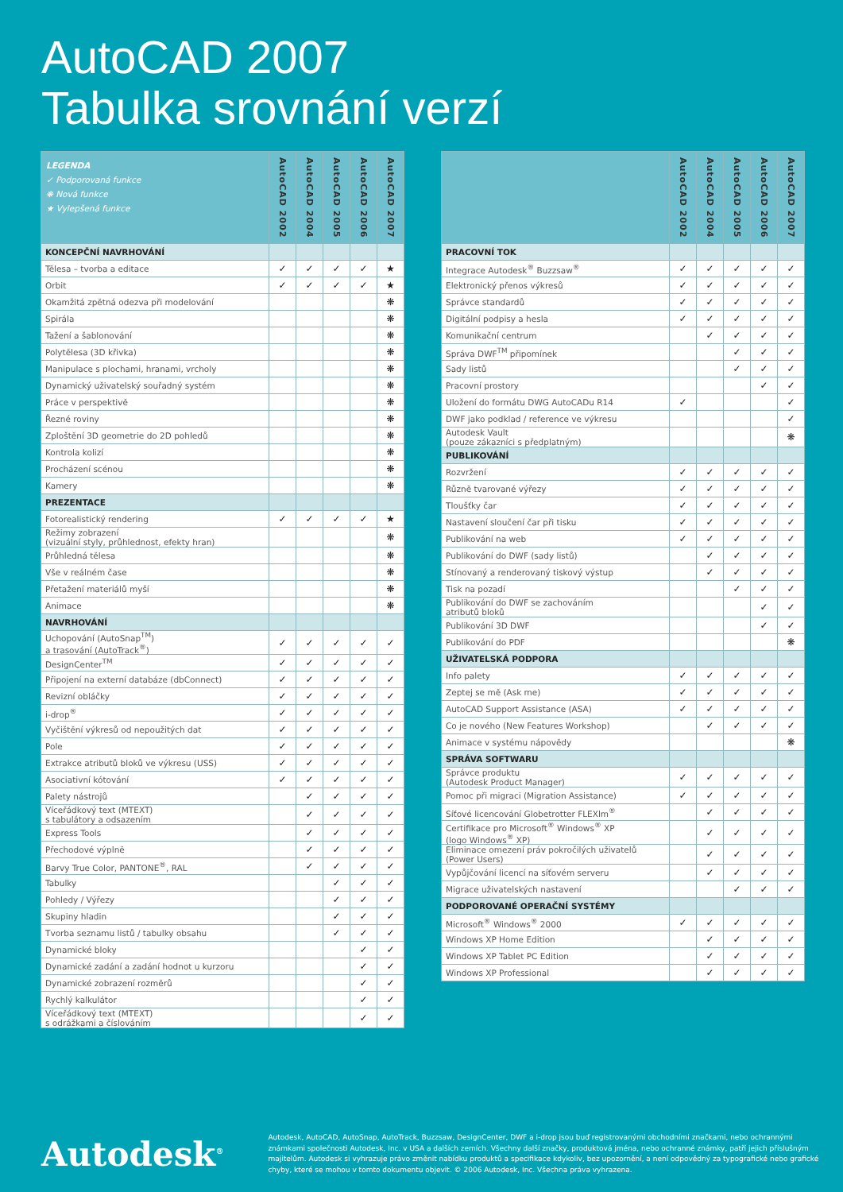AutoCAD 2007
Tabulka srovnání verzí
| LEGENDA ✓ Podporovaná funkce ❋ Nová funkce ★ Vylepšená funkce | AutoCAD 2002 | AutoCAD 2004 | AutoCAD 2005 | AutoCAD 2006 | AutoCAD 2007 |
| --- | --- | --- | --- | --- | --- |
| KONCEPČNÍ NAVRHOVÁNÍ | | | | | |
| Tělesa – tvorba a editace | ✓ | ✓ | ✓ | ✓ | ★ |
| Orbit | ✓ | ✓ | ✓ | ✓ | ★ |
| Okamžitá zpětná odezva při modelování | | | | | ❋ |
| Spirála | | | | | ❋ |
| Tažení a šablonování | | | | | ❋ |
| Polytělesa (3D křivka) | | | | | ❋ |
| Manipulace s plochami, hranami, vrcholy | | | | | ❋ |
| Dynamický uživatelský souřadný systém | | | | | ❋ |
| Práce v perspektivě | | | | | ❋ |
| Řezné roviny | | | | | ❋ |
| Zploštění 3D geometrie do 2D pohledů | | | | | ❋ |
| Kontrola kolizí | | | | | ❋ |
| Procházení scénou | | | | | ❋ |
| Kamery | | | | | ❋ |
| PREZENTACE | | | | | |
| Fotorealistický rendering | ✓ | ✓ | ✓ | ✓ | ★ |
| Režimy zobrazení (vizuální styly, průhlednost, efekty hran) | | | | | ❋ |
| Průhledná tělesa | | | | | ❋ |
| Vše v reálném čase | | | | | ❋ |
| Přetažení materiálů myší | | | | | ❋ |
| Animace | | | | | ❋ |
| NAVRHOVÁNÍ | | | | | |
| Uchopování (AutoSnap<sup>TM</sup>) a trasování (AutoTrack<sup>®</sup>) | ✓ | ✓ | ✓ | ✓ | ✓ |
| DesignCenter<sup>TM</sup> | ✓ | ✓ | ✓ | ✓ | ✓ |
| Připojení na externí databáze (dbConnect) | ✓ | ✓ | ✓ | ✓ | ✓ |
| Revizní obláčky | ✓ | ✓ | ✓ | ✓ | ✓ |
| i-drop<sup>®</sup> | ✓ | ✓ | ✓ | ✓ | ✓ |
| Vyčištění výkresů od nepoužitých dat | ✓ | ✓ | ✓ | ✓ | ✓ |
| Pole | ✓ | ✓ | ✓ | ✓ | ✓ |
| Extrakce atributů bloků ve výkresu (USS) | ✓ | ✓ | ✓ | ✓ | ✓ |
| Asociativní kótování | ✓ | ✓ | ✓ | ✓ | ✓ |
| Palety nástrojů | | ✓ | ✓ | ✓ | ✓ |
| Víceřádkový text (MTEXT) s tabulátory a odsazením | | ✓ | ✓ | ✓ | ✓ |
| Express Tools | | ✓ | ✓ | ✓ | ✓ |
| Přechodové výplně | | ✓ | ✓ | ✓ | ✓ |
| Barvy True Color, PANTONE<sup>®</sup>, RAL | | ✓ | ✓ | ✓ | ✓ |
| Tabulky | | | ✓ | ✓ | ✓ |
| Pohledy / Výřezy | | | ✓ | ✓ | ✓ |
| Skupiny hladin | | | ✓ | ✓ | ✓ |
| Tvorba seznamu listů / tabulky obsahu | | | ✓ | ✓ | ✓ |
| Dynamické bloky | | | | ✓ | ✓ |
| Dynamické zadání a zadání hodnot u kurzoru | | | | ✓ | ✓ |
| Dynamické zobrazení rozměrů | | | | ✓ | ✓ |
| Rychlý kalkulátor | | | | ✓ | ✓ |
| Víceřádkový text (MTEXT) s odrážkami a číslováním | | | | ✓ | ✓ |
| | AutoCAD 2002 | AutoCAD 2004 | AutoCAD 2005 | AutoCAD 2006 | AutoCAD 2007 |
| --- | --- | --- | --- | --- | --- |
| PRACOVNÍ TOK | | | | | |
| Integrace Autodesk<sup>®</sup> Buzzsaw<sup>®</sup> | ✓ | ✓ | ✓ | ✓ | ✓ |
| Elektronický přenos výkresů | ✓ | ✓ | ✓ | ✓ | ✓ |
| Správce standardů | ✓ | ✓ | ✓ | ✓ | ✓ |
| Digitální podpisy a hesla | ✓ | ✓ | ✓ | ✓ | ✓ |
| Komunikační centrum | | ✓ | ✓ | ✓ | ✓ |
| Správa DWF<sup>TM</sup> připomínek | | | ✓ | ✓ | ✓ |
| Sady listů | | | ✓ | ✓ | ✓ |
| Pracovní prostory | | | | ✓ | ✓ |
| Uložení do formátu DWG AutoCADu R14 | ✓ | | | | ✓ |
| DWF jako podklad / reference ve výkresu | | | | | ✓ |
| Autodesk Vault (pouze zákazníci s předplatným) | | | | | ❋ |
| PUBLIKOVÁNÍ | | | | | |
| Rozvržení | ✓ | ✓ | ✓ | ✓ | ✓ |
| Různě tvarované výřezy | ✓ | ✓ | ✓ | ✓ | ✓ |
| Tloušťky čar | ✓ | ✓ | ✓ | ✓ | ✓ |
| Nastavení sloučení čar při tisku | ✓ | ✓ | ✓ | ✓ | ✓ |
| Publikování na web | ✓ | ✓ | ✓ | ✓ | ✓ |
| Publikování do DWF (sady listů) | | ✓ | ✓ | ✓ | ✓ |
| Stínovaný a renderovaný tiskový výstup | | ✓ | ✓ | ✓ | ✓ |
| Tisk na pozadí | | | ✓ | ✓ | ✓ |
| Publikování do DWF se zachováním atributů bloků | | | | ✓ | ✓ |
| Publikování 3D DWF | | | | ✓ | ✓ |
| Publikování do PDF | | | | | ❋ |
| UŽIVATELSKÁ PODPORA | | | | | |
| Info palety | ✓ | ✓ | ✓ | ✓ | ✓ |
| Zeptej se mě (Ask me) | ✓ | ✓ | ✓ | ✓ | ✓ |
| AutoCAD Support Assistance (ASA) | ✓ | ✓ | ✓ | ✓ | ✓ |
| Co je nového (New Features Workshop) | | ✓ | ✓ | ✓ | ✓ |
| Animace v systému nápovědy | | | | | ❋ |
| SPRÁVA SOFTWARU | | | | | |
| Správce produktu (Autodesk Product Manager) | ✓ | ✓ | ✓ | ✓ | ✓ |
| Pomoc při migraci (Migration Assistance) | ✓ | ✓ | ✓ | ✓ | ✓ |
| Síťové licencování Globetrotter FLEXlm<sup>®</sup> | | ✓ | ✓ | ✓ | ✓ |
| Certifikace pro Microsoft<sup>®</sup> Windows<sup>®</sup> XP (logo Windows<sup>®</sup> XP) | | ✓ | ✓ | ✓ | ✓ |
| Eliminace omezení práv pokročilých uživatelů (Power Users) | | ✓ | ✓ | ✓ | ✓ |
| Vypůjčování licencí na síťovém serveru | | ✓ | ✓ | ✓ | ✓ |
| Migrace uživatelských nastavení | | | ✓ | ✓ | ✓ |
| PODPOROVANÉ OPERAČNÍ SYSTÉMY | | | | | |
| Microsoft<sup>®</sup> Windows<sup>®</sup> 2000 | ✓ | ✓ | ✓ | ✓ | ✓ |
| Windows XP Home Edition | | ✓ | ✓ | ✓ | ✓ |
| Windows XP Tablet PC Edition | | ✓ | ✓ | ✓ | ✓ |
| Windows XP Professional | | ✓ | ✓ | ✓ | ✓ |
Autodesk<sup>®</sup>
Autodesk, AutoCAD, AutoSnap, AutoTrack, Buzzsaw, DesignCenter, DWF a i-drop jsou buď registrovanými obchodními značkami, nebo ochrannými známkami společnosti Autodesk, Inc. v USA a dalších zemích. Všechny další značky, produktová jména, nebo ochranné známky, patří jejich příslušným majitelům. Autodesk si vyhrazuje právo změnit nabídku produktů a specifikace kdykoliv, bez upozornění, a není odpovědný za typografické nebo grafické chyby, které se mohou v tomto dokumentu objevit. © 2006 Autodesk, Inc. Všechna práva vyhrazena.